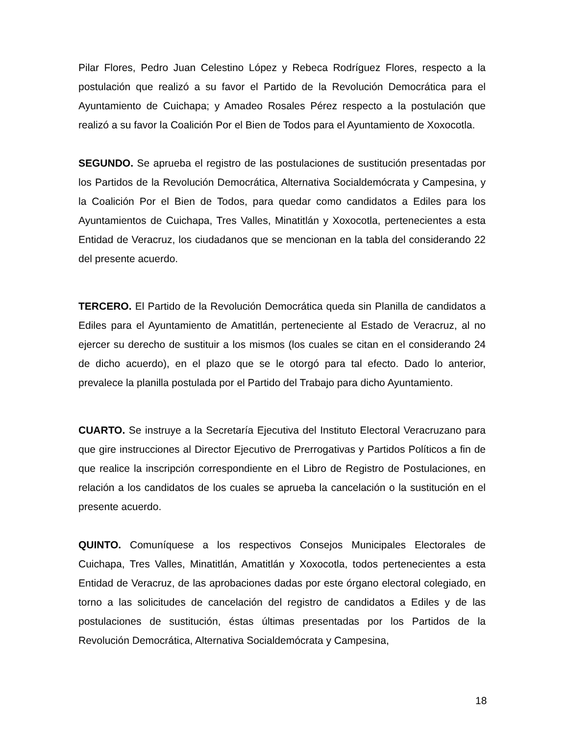Pilar Flores, Pedro Juan Celestino López y Rebeca Rodríguez Flores, respecto a la postulación que realizó a su favor el Partido de la Revolución Democrática para el Ayuntamiento de Cuichapa; y Amadeo Rosales Pérez respecto a la postulación que realizó a su favor la Coalición Por el Bien de Todos para el Ayuntamiento de Xoxocotla.
SEGUNDO. Se aprueba el registro de las postulaciones de sustitución presentadas por los Partidos de la Revolución Democrática, Alternativa Socialdemócrata y Campesina, y la Coalición Por el Bien de Todos, para quedar como candidatos a Ediles para los Ayuntamientos de Cuichapa, Tres Valles, Minatitlán y Xoxocotla, pertenecientes a esta Entidad de Veracruz, los ciudadanos que se mencionan en la tabla del considerando 22 del presente acuerdo.
TERCERO. El Partido de la Revolución Democrática queda sin Planilla de candidatos a Ediles para el Ayuntamiento de Amatitlán, perteneciente al Estado de Veracruz, al no ejercer su derecho de sustituir a los mismos (los cuales se citan en el considerando 24 de dicho acuerdo), en el plazo que se le otorgó para tal efecto. Dado lo anterior, prevalece la planilla postulada por el Partido del Trabajo para dicho Ayuntamiento.
CUARTO. Se instruye a la Secretaría Ejecutiva del Instituto Electoral Veracruzano para que gire instrucciones al Director Ejecutivo de Prerrogativas y Partidos Políticos a fin de que realice la inscripción correspondiente en el Libro de Registro de Postulaciones, en relación a los candidatos de los cuales se aprueba la cancelación o la sustitución en el presente acuerdo.
QUINTO. Comuníquese a los respectivos Consejos Municipales Electorales de Cuichapa, Tres Valles, Minatitlán, Amatitlán y Xoxocotla, todos pertenecientes a esta Entidad de Veracruz, de las aprobaciones dadas por este órgano electoral colegiado, en torno a las solicitudes de cancelación del registro de candidatos a Ediles y de las postulaciones de sustitución, éstas últimas presentadas por los Partidos de la Revolución Democrática, Alternativa Socialdemócrata y Campesina,
18